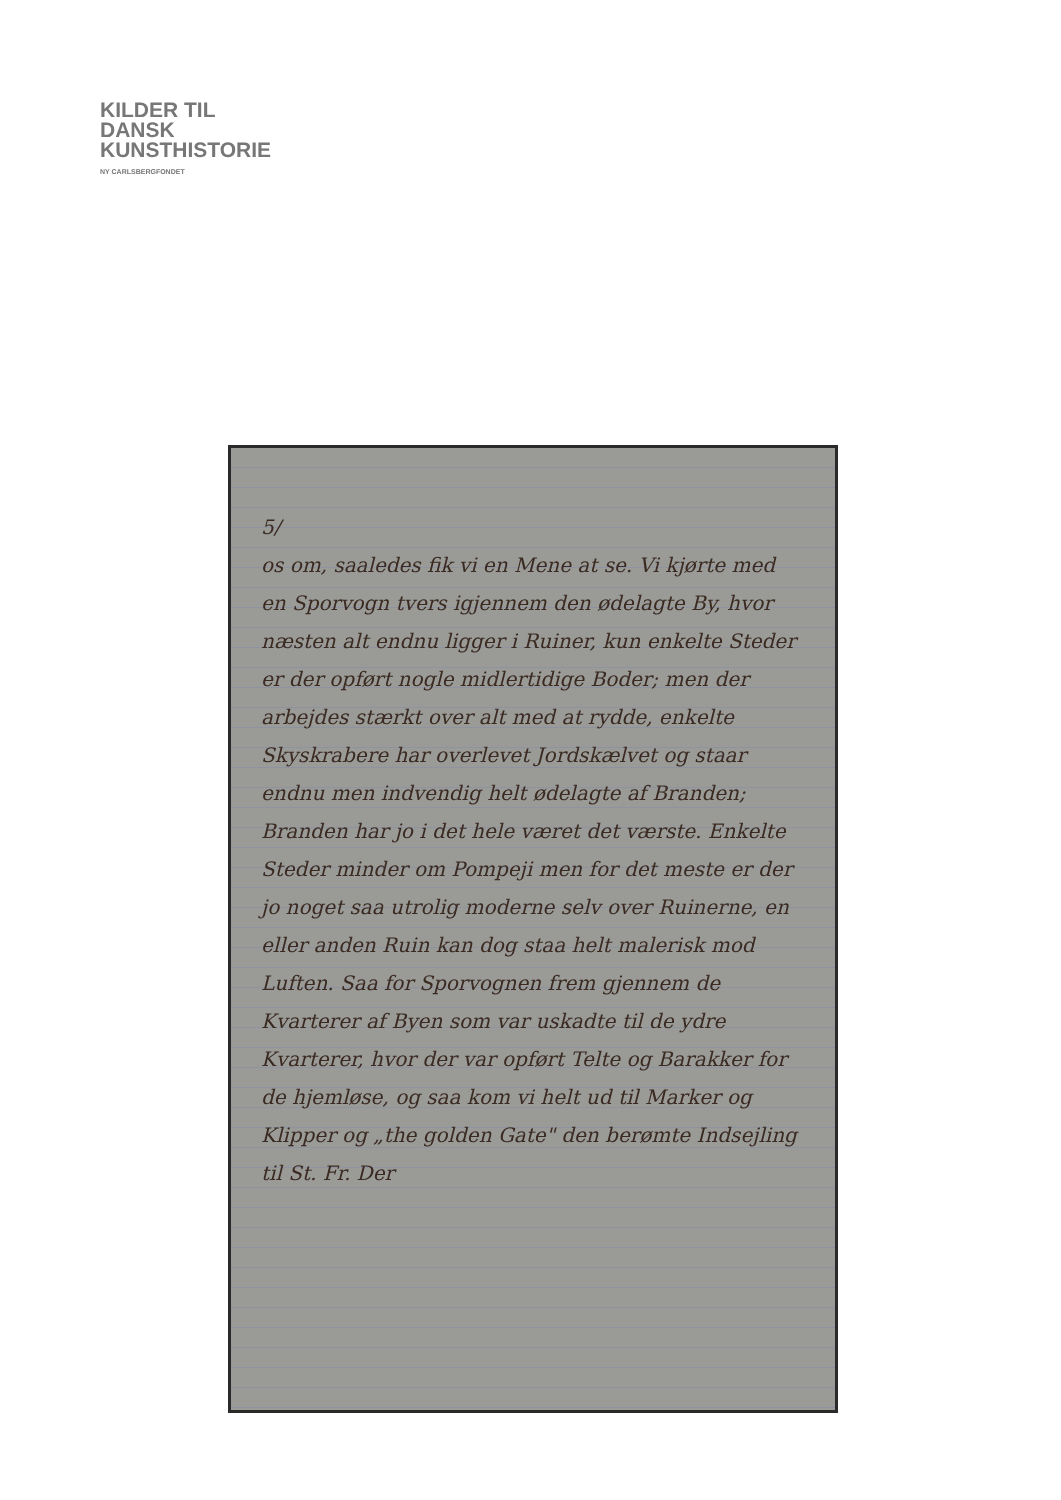KILDER TIL
DANSK
KUNSTHISTORIE
NY CARLSBERGFONDET
5/
os om, saaledes fik vi en Mene at se. Vi kjørte med en Sporvogn tvers igjennem den ødelagte By, hvor næsten alt endnu ligger i Ruiner, kun enkelte Steder er der opført nogle midlertidige Boder; men der arbejdes stærkt over alt med at rydde, enkelte Skyskrabere har overlevet Jordskælvet og staar endnu men indvendig helt ødelagte af Branden; Branden har jo i det hele været det værste. Enkelte Steder minder om Pompeji men for det meste er der jo noget saa utrolig moderne selv over Ruinerne, en eller anden Ruin kan dog staa helt malerisk mod Luften. Saa for Sporvognen frem gjennem de Kvarterer af Byen som var uskadte til de ydre Kvarterer, hvor der var opført Telte og Barakker for de hjemløse, og saa kom vi helt ud til Marker og Klipper og „the golden Gate" den berømte Indsejling til St. Fr. Der